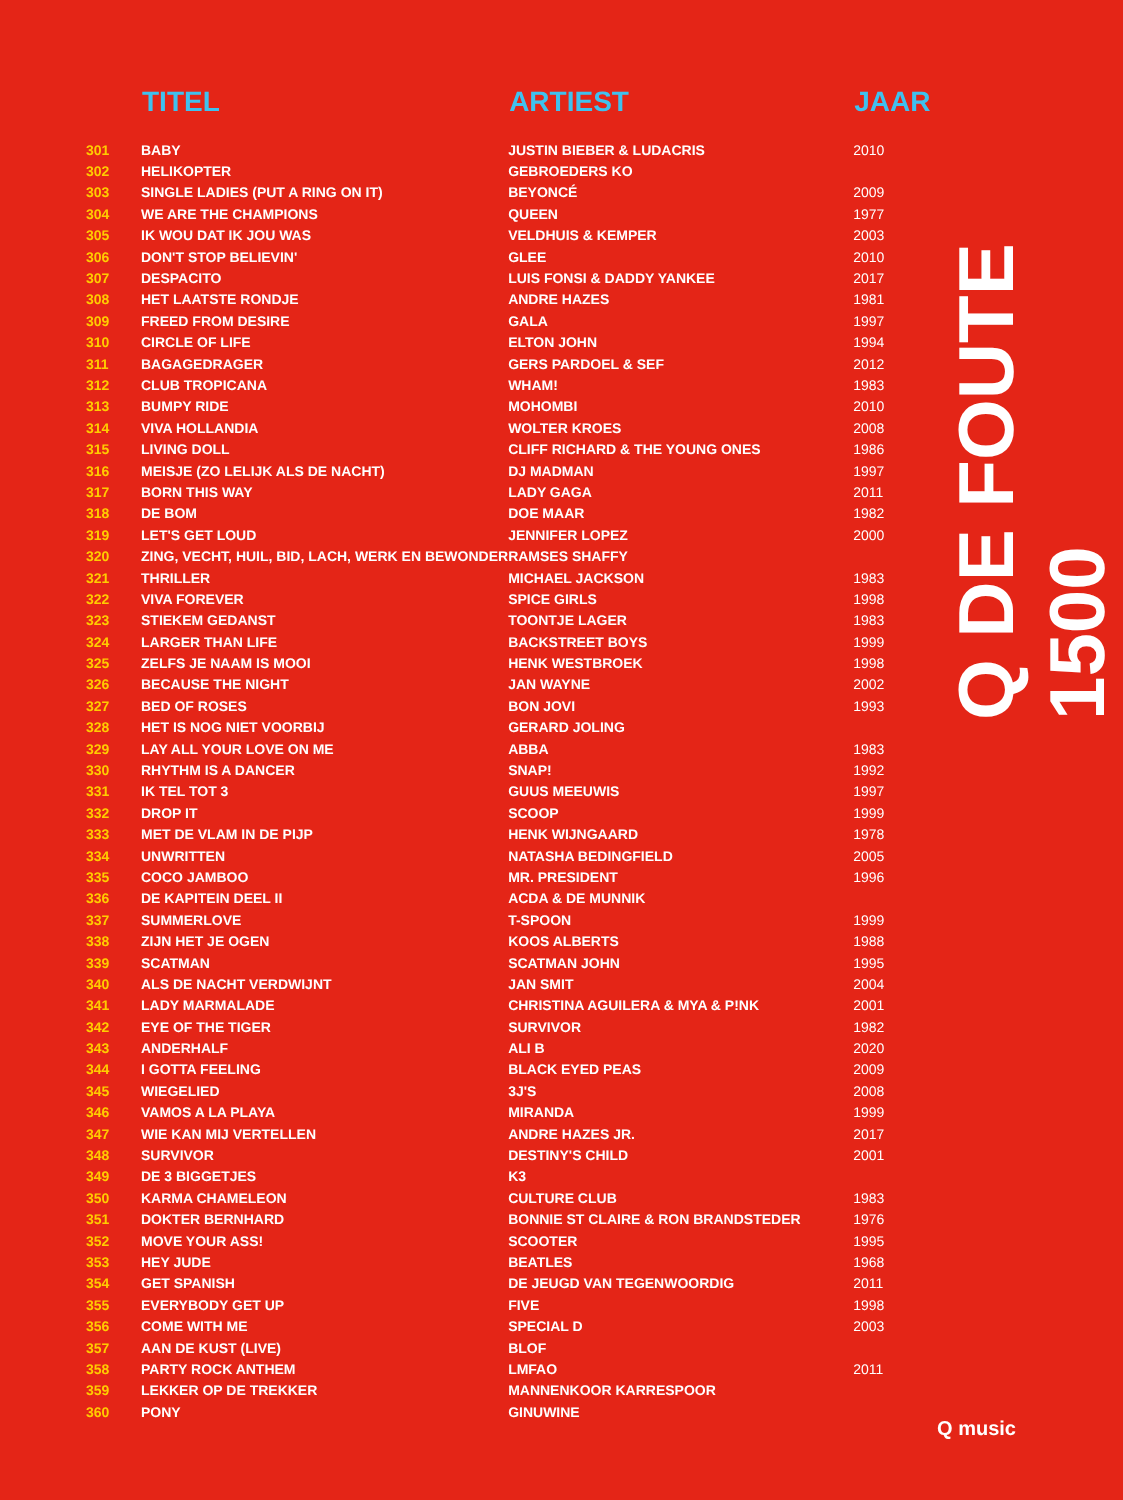| | TITEL | ARTIEST | JAAR |
| --- | --- | --- | --- |
| 301 | BABY | JUSTIN BIEBER & LUDACRIS | 2010 |
| 302 | HELIKOPTER | GEBROEDERS KO | |
| 303 | SINGLE LADIES (PUT A RING ON IT) | BEYONCÉ | 2009 |
| 304 | WE ARE THE CHAMPIONS | QUEEN | 1977 |
| 305 | IK WOU DAT IK JOU WAS | VELDHUIS & KEMPER | 2003 |
| 306 | DON'T STOP BELIEVIN' | GLEE | 2010 |
| 307 | DESPACITO | LUIS FONSI & DADDY YANKEE | 2017 |
| 308 | HET LAATSTE RONDJE | ANDRE HAZES | 1981 |
| 309 | FREED FROM DESIRE | GALA | 1997 |
| 310 | CIRCLE OF LIFE | ELTON JOHN | 1994 |
| 311 | BAGAGEDRAGER | GERS PARDOEL & SEF | 2012 |
| 312 | CLUB TROPICANA | WHAM! | 1983 |
| 313 | BUMPY RIDE | MOHOMBI | 2010 |
| 314 | VIVA HOLLANDIA | WOLTER KROES | 2008 |
| 315 | LIVING DOLL | CLIFF RICHARD & THE YOUNG ONES | 1986 |
| 316 | MEISJE (ZO LELIJK ALS DE NACHT) | DJ MADMAN | 1997 |
| 317 | BORN THIS WAY | LADY GAGA | 2011 |
| 318 | DE BOM | DOE MAAR | 1982 |
| 319 | LET'S GET LOUD | JENNIFER LOPEZ | 2000 |
| 320 | ZING, VECHT, HUIL, BID, LACH, WERK EN BEWONDER | RAMSES SHAFFY | |
| 321 | THRILLER | MICHAEL JACKSON | 1983 |
| 322 | VIVA FOREVER | SPICE GIRLS | 1998 |
| 323 | STIEKEM GEDANST | TOONTJE LAGER | 1983 |
| 324 | LARGER THAN LIFE | BACKSTREET BOYS | 1999 |
| 325 | ZELFS JE NAAM IS MOOI | HENK WESTBROEK | 1998 |
| 326 | BECAUSE THE NIGHT | JAN WAYNE | 2002 |
| 327 | BED OF ROSES | BON JOVI | 1993 |
| 328 | HET IS NOG NIET VOORBIJ | GERARD JOLING | |
| 329 | LAY ALL YOUR LOVE ON ME | ABBA | 1983 |
| 330 | RHYTHM IS A DANCER | SNAP! | 1992 |
| 331 | IK TEL TOT 3 | GUUS MEEUWIS | 1997 |
| 332 | DROP IT | SCOOP | 1999 |
| 333 | MET DE VLAM IN DE PIJP | HENK WIJNGAARD | 1978 |
| 334 | UNWRITTEN | NATASHA BEDINGFIELD | 2005 |
| 335 | COCO JAMBOO | MR. PRESIDENT | 1996 |
| 336 | DE KAPITEIN DEEL II | ACDA & DE MUNNIK | |
| 337 | SUMMERLOVE | T-SPOON | 1999 |
| 338 | ZIJN HET JE OGEN | KOOS ALBERTS | 1988 |
| 339 | SCATMAN | SCATMAN JOHN | 1995 |
| 340 | ALS DE NACHT VERDWIJNT | JAN SMIT | 2004 |
| 341 | LADY MARMALADE | CHRISTINA AGUILERA & MYA & P!NK | 2001 |
| 342 | EYE OF THE TIGER | SURVIVOR | 1982 |
| 343 | ANDERHALF | ALI B | 2020 |
| 344 | I GOTTA FEELING | BLACK EYED PEAS | 2009 |
| 345 | WIEGELIED | 3J'S | 2008 |
| 346 | VAMOS A LA PLAYA | MIRANDA | 1999 |
| 347 | WIE KAN MIJ VERTELLEN | ANDRE HAZES JR. | 2017 |
| 348 | SURVIVOR | DESTINY'S CHILD | 2001 |
| 349 | DE 3 BIGGETJES | K3 | |
| 350 | KARMA CHAMELEON | CULTURE CLUB | 1983 |
| 351 | DOKTER BERNHARD | BONNIE ST CLAIRE & RON BRANDSTEDER | 1976 |
| 352 | MOVE YOUR ASS! | SCOOTER | 1995 |
| 353 | HEY JUDE | BEATLES | 1968 |
| 354 | GET SPANISH | DE JEUGD VAN TEGENWOORDIG | 2011 |
| 355 | EVERYBODY GET UP | FIVE | 1998 |
| 356 | COME WITH ME | SPECIAL D | 2003 |
| 357 | AAN DE KUST (LIVE) | BLOF | |
| 358 | PARTY ROCK ANTHEM | LMFAO | 2011 |
| 359 | LEKKER OP DE TREKKER | MANNENKOOR KARRESPOOR | |
| 360 | PONY | GINUWINE | |
Q DE FOUTE 1500
Q music